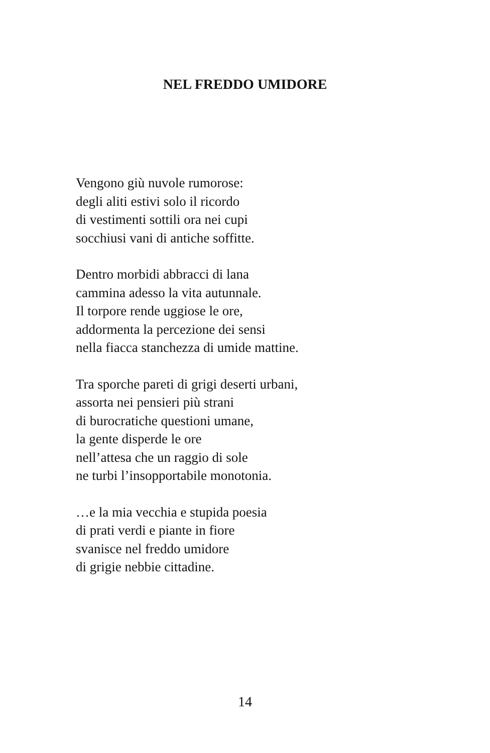NEL FREDDO UMIDORE
Vengono giù nuvole rumorose:
degli aliti estivi solo il ricordo
di vestimenti sottili ora nei cupi
socchiusi vani di antiche soffitte.
Dentro morbidi abbracci di lana
cammina adesso la vita autunnale.
Il torpore rende uggiose le ore,
addormenta la percezione dei sensi
nella fiacca stanchezza di umide mattine.
Tra sporche pareti di grigi deserti urbani,
assorta nei pensieri più strani
di burocratiche questioni umane,
la gente disperde le ore
nell’attesa che un raggio di sole
ne turbi l’insopportabile monotonia.
…e la mia vecchia e stupida poesia
di prati verdi e piante in fiore
svanisce nel freddo umidore
di grigie nebbie cittadine.
14